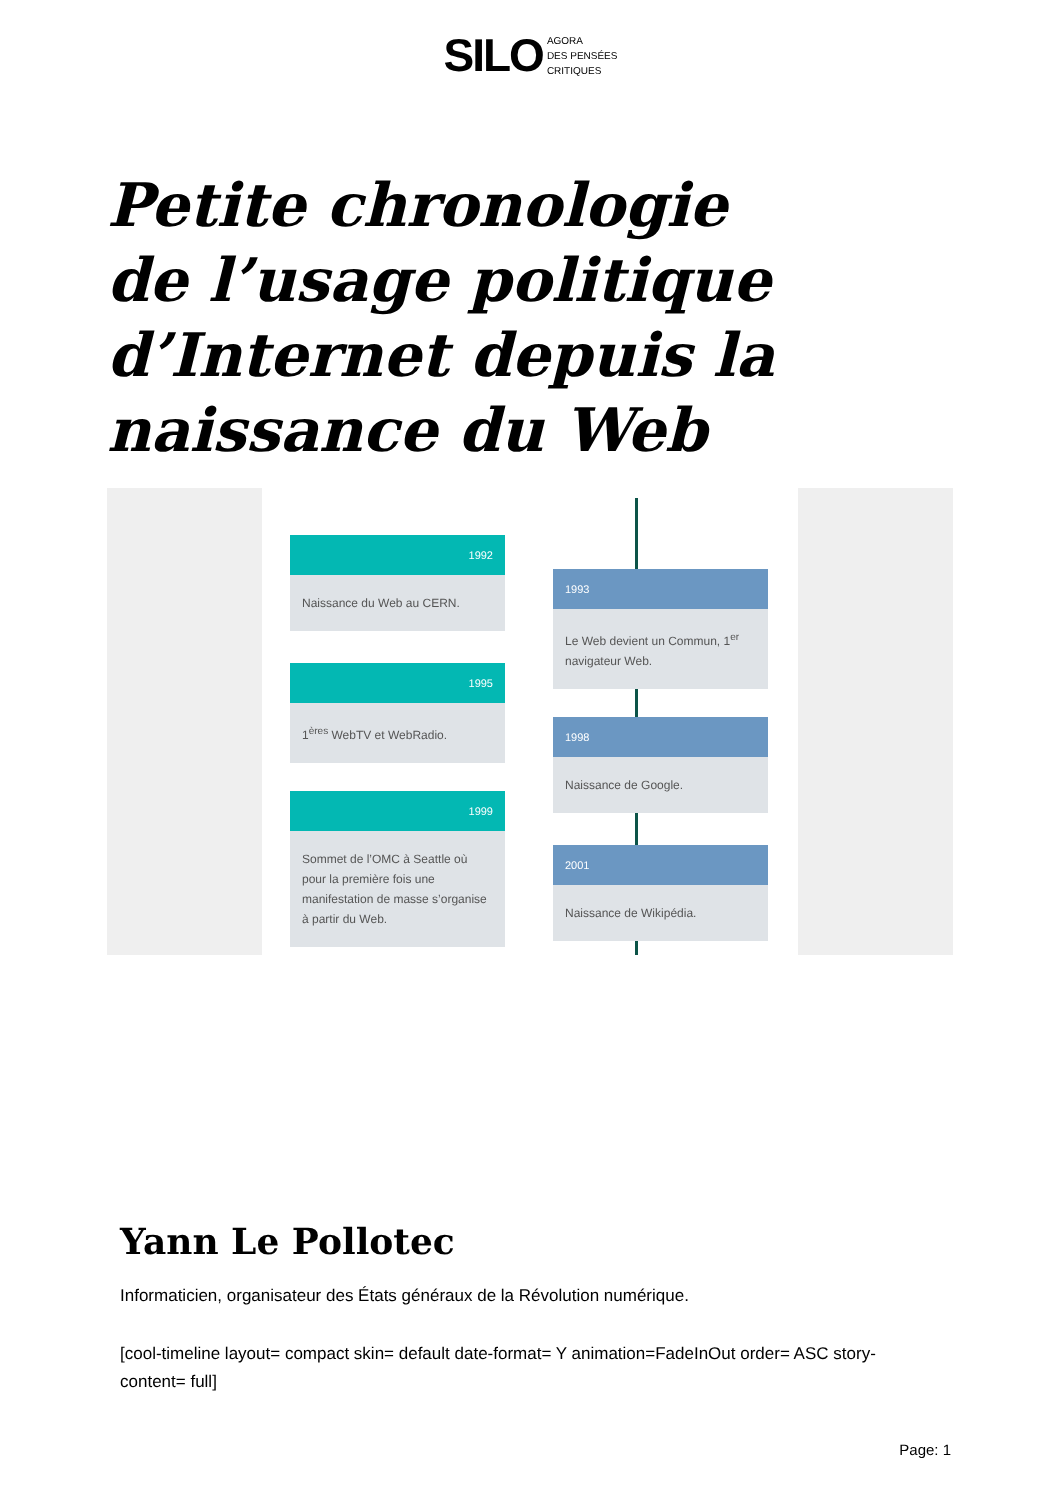SILO AGORA
DES PENSÉES
CRITIQUES
Petite chronologie de l’usage politique d’Internet depuis la naissance du Web
1992
Naissance du Web au CERN.
1993
Le Web devient un Commun, 1<sup>er</sup> navigateur Web.
1995
1<sup>ères</sup> WebTV et WebRadio.
1998
Naissance de Google.
1999
Sommet de l’OMC à Seattle où pour la première fois une manifestation de masse s’organise à partir du Web.
2001
Naissance de Wikipédia.
Yann Le Pollotec
Informaticien, organisateur des États généraux de la Révolution numérique.
[cool-timeline layout= compact skin= default date-format= Y animation=FadeInOut order= ASC story-content= full]
Page: 1